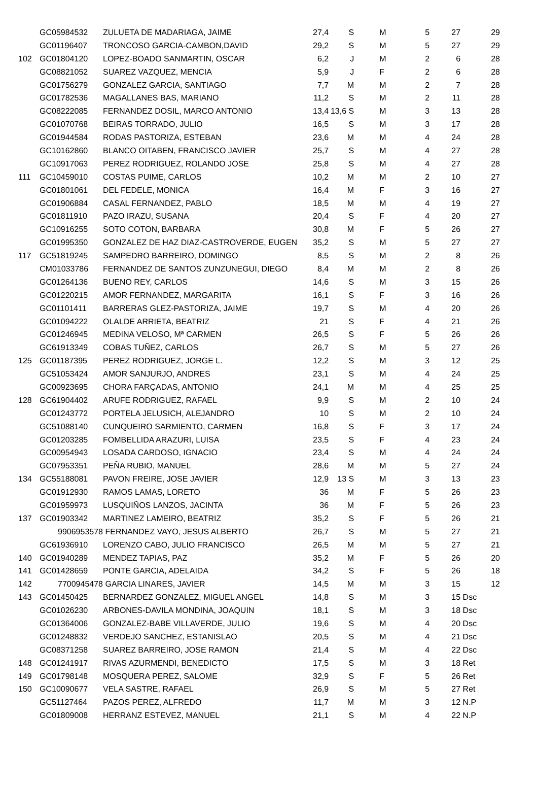| | GC05984532 | ZULUETA DE MADARIAGA, JAIME | 27,4 | S | | M | 5 | 27 | | 29 |
| | GC01196407 | TRONCOSO GARCIA-CAMBON,DAVID | 29,2 | S | | M | 5 | 27 | | 29 |
| 102 | GC01804120 | LOPEZ-BOADO SANMARTIN, OSCAR | 6,2 | J | | M | 2 | 6 | | 28 |
| | GC08821052 | SUAREZ VAZQUEZ, MENCIA | 5,9 | J | | F | 2 | 6 | | 28 |
| | GC01756279 | GONZALEZ GARCIA, SANTIAGO | 7,7 | M | | M | 2 | 7 | | 28 |
| | GC01782536 | MAGALLANES BAS, MARIANO | 11,2 | S | | M | 2 | 11 | | 28 |
| | GC08222085 | FERNANDEZ DOSIL, MARCO ANTONIO | 13,4 | 13,6 S | | M | 3 | 13 | | 28 |
| | GC01070768 | BEIRAS TORRADO, JULIO | 16,5 | S | | M | 3 | 17 | | 28 |
| | GC01944584 | RODAS PASTORIZA, ESTEBAN | 23,6 | M | | M | 4 | 24 | | 28 |
| | GC10162860 | BLANCO OITABEN, FRANCISCO JAVIER | 25,7 | S | | M | 4 | 27 | | 28 |
| | GC10917063 | PEREZ RODRIGUEZ, ROLANDO JOSE | 25,8 | S | | M | 4 | 27 | | 28 |
| 111 | GC10459010 | COSTAS PUIME, CARLOS | 10,2 | M | | M | 2 | 10 | | 27 |
| | GC01801061 | DEL FEDELE, MONICA | 16,4 | M | | F | 3 | 16 | | 27 |
| | GC01906884 | CASAL FERNANDEZ, PABLO | 18,5 | M | | M | 4 | 19 | | 27 |
| | GC01811910 | PAZO IRAZU, SUSANA | 20,4 | S | | F | 4 | 20 | | 27 |
| | GC10916255 | SOTO COTON, BARBARA | 30,8 | M | | F | 5 | 26 | | 27 |
| | GC01995350 | GONZALEZ DE HAZ DIAZ-CASTROVERDE, EUGEN | 35,2 | S | | M | 5 | 27 | | 27 |
| 117 | GC51819245 | SAMPEDRO BARREIRO, DOMINGO | 8,5 | S | | M | 2 | 8 | | 26 |
| | CM01033786 | FERNANDEZ DE SANTOS ZUNZUNEGUI, DIEGO | 8,4 | M | | M | 2 | 8 | | 26 |
| | GC01264136 | BUENO REY, CARLOS | 14,6 | S | | M | 3 | 15 | | 26 |
| | GC01220215 | AMOR FERNANDEZ, MARGARITA | 16,1 | S | | F | 3 | 16 | | 26 |
| | GC01101411 | BARRERAS GLEZ-PASTORIZA, JAIME | 19,7 | S | | M | 4 | 20 | | 26 |
| | GC01094222 | OLALDE ARRIETA, BEATRIZ | 21 | S | | F | 4 | 21 | | 26 |
| | GC01246945 | MEDINA VELOSO, Mª CARMEN | 26,5 | S | | F | 5 | 26 | | 26 |
| | GC61913349 | COBAS TUÑEZ, CARLOS | 26,7 | S | | M | 5 | 27 | | 26 |
| 125 | GC01187395 | PEREZ RODRIGUEZ, JORGE L. | 12,2 | S | | M | 3 | 12 | | 25 |
| | GC51053424 | AMOR SANJURJO, ANDRES | 23,1 | S | | M | 4 | 24 | | 25 |
| | GC00923695 | CHORA FARÇADAS, ANTONIO | 24,1 | M | | M | 4 | 25 | | 25 |
| 128 | GC61904402 | ARUFE RODRIGUEZ, RAFAEL | 9,9 | S | | M | 2 | 10 | | 24 |
| | GC01243772 | PORTELA JELUSICH, ALEJANDRO | 10 | S | | M | 2 | 10 | | 24 |
| | GC51088140 | CUNQUEIRO SARMIENTO, CARMEN | 16,8 | S | | F | 3 | 17 | | 24 |
| | GC01203285 | FOMBELLIDA ARAZURI, LUISA | 23,5 | S | | F | 4 | 23 | | 24 |
| | GC00954943 | LOSADA CARDOSO, IGNACIO | 23,4 | S | | M | 4 | 24 | | 24 |
| | GC07953351 | PEÑA RUBIO, MANUEL | 28,6 | M | | M | 5 | 27 | | 24 |
| 134 | GC55188081 | PAVON FREIRE, JOSE JAVIER | 12,9 | 13 S | | M | 3 | 13 | | 23 |
| | GC01912930 | RAMOS LAMAS, LORETO | 36 | M | | F | 5 | 26 | | 23 |
| | GC01959973 | LUSQUIÑOS LANZOS, JACINTA | 36 | M | | F | 5 | 26 | | 23 |
| 137 | GC01903342 | MARTINEZ LAMEIRO, BEATRIZ | 35,2 | S | | F | 5 | 26 | | 21 |
| | 9906953578 | FERNANDEZ VAYO, JESUS ALBERTO | 26,7 | S | | M | 5 | 27 | | 21 |
| | GC61936910 | LORENZO CABO, JULIO FRANCISCO | 26,5 | M | | M | 5 | 27 | | 21 |
| 140 | GC01940289 | MENDEZ TAPIAS, PAZ | 35,2 | M | | F | 5 | 26 | | 20 |
| 141 | GC01428659 | PONTE GARCIA, ADELAIDA | 34,2 | S | | F | 5 | 26 | | 18 |
| 142 | 7700945478 | GARCIA LINARES, JAVIER | 14,5 | M | | M | 3 | 15 | | 12 |
| 143 | GC01450425 | BERNARDEZ GONZALEZ, MIGUEL ANGEL | 14,8 | S | | M | 3 | 15 | Dsc | |
| | GC01026230 | ARBONES-DAVILA MONDINA, JOAQUIN | 18,1 | S | | M | 3 | 18 | Dsc | |
| | GC01364006 | GONZALEZ-BABE VILLAVERDE, JULIO | 19,6 | S | | M | 4 | 20 | Dsc | |
| | GC01248832 | VERDEJO SANCHEZ, ESTANISLAO | 20,5 | S | | M | 4 | 21 | Dsc | |
| | GC08371258 | SUAREZ BARREIRO, JOSE RAMON | 21,4 | S | | M | 4 | 22 | Dsc | |
| 148 | GC01241917 | RIVAS AZURMENDI, BENEDICTO | 17,5 | S | | M | 3 | 18 | Ret | |
| 149 | GC01798148 | MOSQUERA PEREZ, SALOME | 32,9 | S | | F | 5 | 26 | Ret | |
| 150 | GC10090677 | VELA SASTRE, RAFAEL | 26,9 | S | | M | 5 | 27 | Ret | |
| | GC51127464 | PAZOS PEREZ, ALFREDO | 11,7 | M | | M | 3 | 12 | N.P | |
| | GC01809008 | HERRANZ ESTEVEZ, MANUEL | 21,1 | S | | M | 4 | 22 | N.P | |